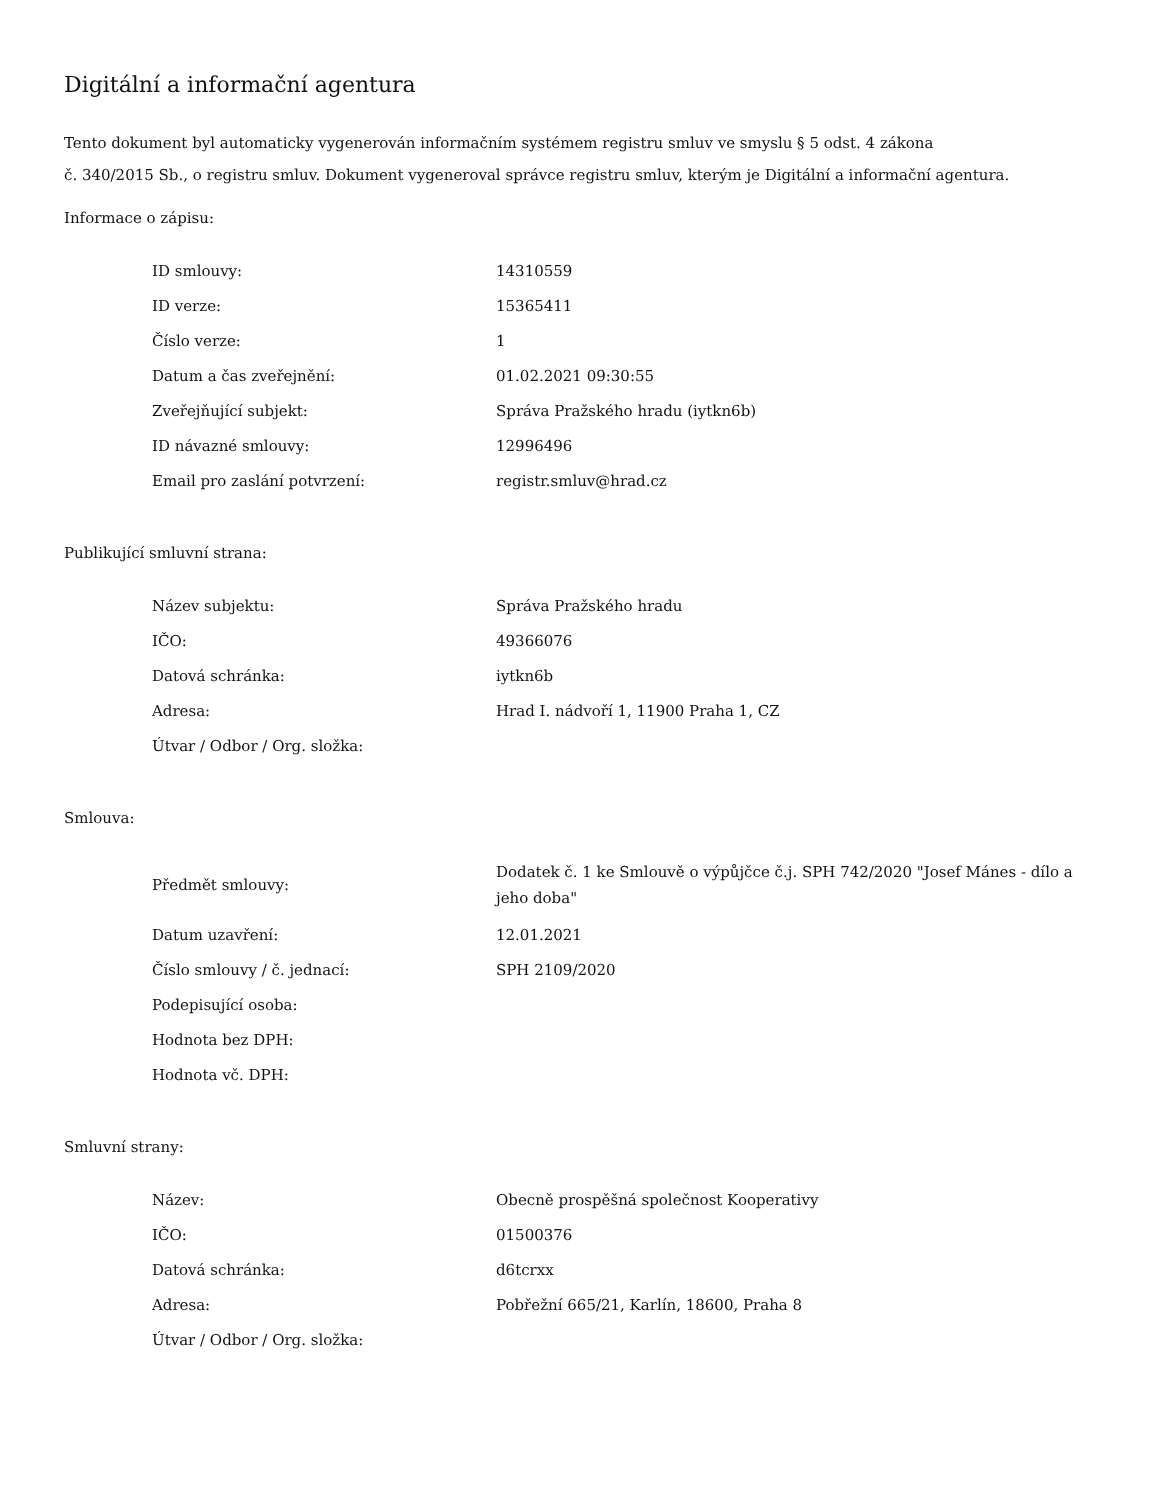Digitální a informační agentura
Tento dokument byl automaticky vygenerován informačním systémem registru smluv ve smyslu § 5 odst. 4 zákona
č. 340/2015 Sb., o registru smluv. Dokument vygeneroval správce registru smluv, kterým je Digitální a informační agentura.
Informace o zápisu:
| ID smlouvy: | 14310559 |
| ID verze: | 15365411 |
| Číslo verze: | 1 |
| Datum a čas zveřejnění: | 01.02.2021 09:30:55 |
| Zveřejňující subjekt: | Správa Pražského hradu (iytkn6b) |
| ID návazné smlouvy: | 12996496 |
| Email pro zaslání potvrzení: | registr.smluv@hrad.cz |
Publikující smluvní strana:
| Název subjektu: | Správa Pražského hradu |
| IČO: | 49366076 |
| Datová schránka: | iytkn6b |
| Adresa: | Hrad I. nádvoří 1, 11900 Praha 1, CZ |
| Útvar / Odbor / Org. složka: | |
Smlouva:
| Předmět smlouvy: | Dodatek č. 1 ke Smlouvě o výpůjčce č.j. SPH 742/2020 "Josef Mánes - dílo a jeho doba" |
| Datum uzavření: | 12.01.2021 |
| Číslo smlouvy / č. jednací: | SPH 2109/2020 |
| Podepisující osoba: | |
| Hodnota bez DPH: | |
| Hodnota vč. DPH: | |
Smluvní strany:
| Název: | Obecně prospěšná společnost Kooperativy |
| IČO: | 01500376 |
| Datová schránka: | d6tcrxx |
| Adresa: | Pobřežní 665/21, Karlín, 18600, Praha 8 |
| Útvar / Odbor / Org. složka: | |